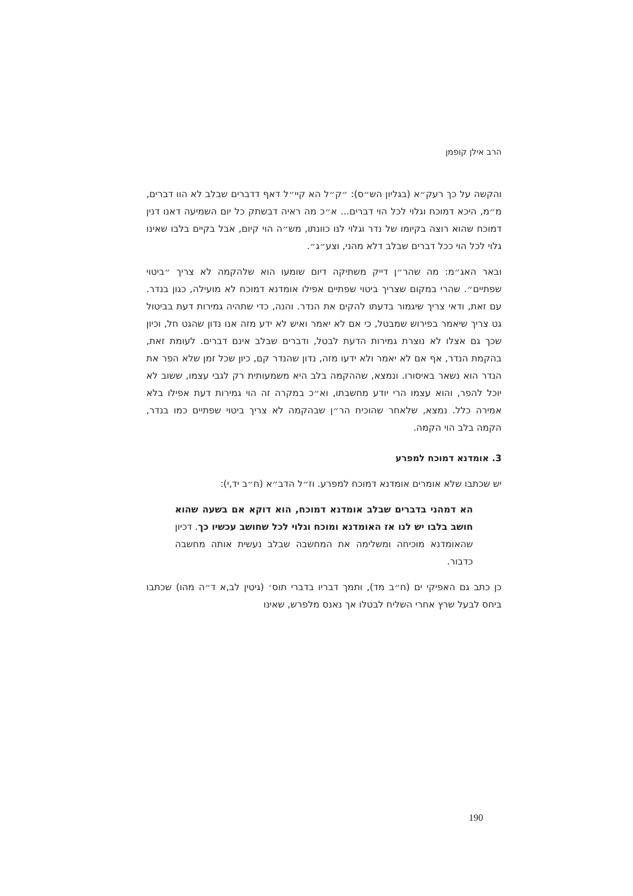הרב אילן קופמן
והקשה על כך רעק״א (בגליון הש״ס): ״ק״ל הא קיי״ל דאף דדברים שבלב לא הוו דברים, מ״מ, היכא דמוכח וגלוי לכל הוי דברים... א״כ מה ראיה דבשתק כל יום השמיעה דאנו דנין דמוכח שהוא רוצה בקיומו של נדר וגלוי לנו כוונתו, מש״ה הוי קיום, אבל בקיים בלבו שאינו גלוי לכל הוי ככל דברים שבלב דלא מהני, וצע״ג״.
ובאר האג״מ: מה שהר״ן דייק משתיקה דיום שומעו הוא שלהקמה לא צריך ״ביטוי שפתיים״. שהרי במקום שצריך ביטוי שפתיים אפילו אומדנא דמוכח לא מועילה, כגון בנדר. עם זאת, ודאי צריך שיגמור בדעתו להקים את הנדר. והנה, כדי שתהיה גמירות דעת בביטול גט צריך שיאמר בפירוש שמבטל, כי אם לא יאמר ואיש לא ידע מזה אנו נדון שהגט חל, וכיון שכך גם אצלו לא נוצרת גמירות הדעת לבטל, ודברים שבלב אינם דברים. לעומת זאת, בהקמת הנדר, אף אם לא יאמר ולא ידעו מזה, נדון שהנדר קם, כיון שכל זמן שלא הפר את הנדר הוא נשאר באיסורו. ונמצא, שההקמה בלב היא משמעותית רק לגבי עצמו, ששוב לא יוכל להפר, והוא עצמו הרי יודע מחשבתו, וא״כ במקרה זה הוי גמירות דעת אפילו בלא אמירה כלל. נמצא, שלאחר שהוכיח הר״ן שבהקמה לא צריך ביטוי שפתיים כמו בנדר, הקמה בלב הוי הקמה.
3. אומדנא דמוכח למפרע
יש שכתבו שלא אומרים אומדנא דמוכח למפרע. וז״ל הדב״א (ח״ב יד,י):
הא דמהני בדברים שבלב אומדנא דמוכח, הוא דוקא אם בשעה שהוא חושב בלבו יש לנו אז האומדנא ומוכח וגלוי לכל שחושב עכשיו כך. דכיון שהאומדנא מוכיחה ומשלימה את המחשבה שבלב נעשית אותה מחשבה כדבור.
כן כתב גם האפיקי ים (ח״ב מד), ותמך דבריו בדברי תוס׳ (גיטין לב,א ד״ה מהו) שכתבו ביחס לבעל שרץ אחרי השליח לבטלו אך נאנס מלפרש, שאינו
190